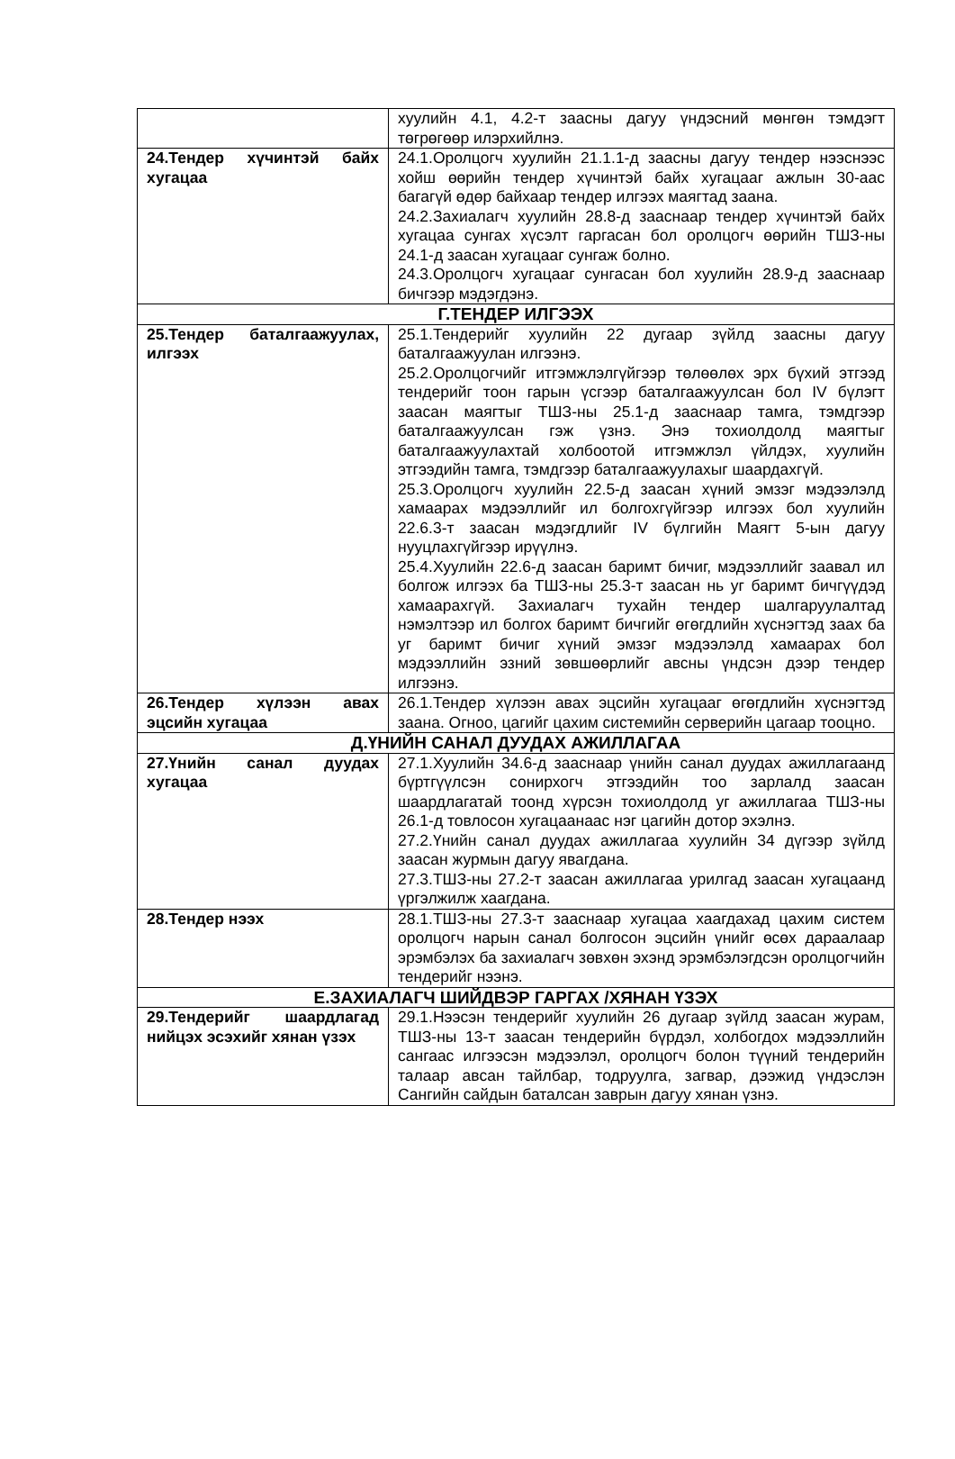| | хуулийн 4.1, 4.2-т заасны дагуу үндэсний мөнгөн тэмдэгт төгрөгөөр илэрхийлнэ. |
| 24.Тендер хүчинтэй байх хугацаа | 24.1.Оролцогч хуулийн 21.1.1-д заасны дагуу тендер нээснээс хойш өөрийн тендер хүчинтэй байх хугацааг ажлын 30-аас багагүй өдөр байхаар тендер илгээх маягтад заана. 24.2.Захиалагч хуулийн 28.8-д зааснаар тендер хүчинтэй байх хугацаа сунгах хүсэлт гаргасан бол оролцогч өөрийн ТШЗ-ны 24.1-д заасан хугацааг сунгаж болно. 24.3.Оролцогч хугацааг сунгасан бол хуулийн 28.9-д зааснаар бичгээр мэдэгдэнэ. |
| Г.ТЕНДЕР ИЛГЭЭХ | |
| 25.Тендер баталгаажуулах, илгээх | 25.1.Тендерийг хуулийн 22 дугаар зүйлд заасны дагуу баталгаажуулан илгээнэ. 25.2.Оролцогчийг итгэмжлэлгүйгээр төлөөлөх эрх бүхий этгээд тендерийг тоон гарын үсгээр баталгаажуулсан бол IV бүлэгт заасан маягтыг ТШЗ-ны 25.1-д зааснаар тамга, тэмдгээр баталгаажуулсан гэж үзнэ. Энэ тохиолдолд маягтыг баталгаажуулахтай холбоотой итгэмжлэл үйлдэх, хуулийн этгээдийн тамга, тэмдгээр баталгаажуулахыг шаардахгүй. 25.3.Оролцогч хуулийн 22.5-д заасан хүний эмзэг мэдээлэлд хамаарах мэдээллийг ил болгохгүйгээр илгээх бол хуулийн 22.6.3-т заасан мэдэгдлийг IV бүлгийн Маягт 5-ын дагуу нууцлахгүйгээр ирүүлнэ. 25.4.Хуулийн 22.6-д заасан баримт бичиг, мэдээллийг заавал ил болгож илгээх ба ТШЗ-ны 25.3-т заасан нь уг баримт бичгүүдэд хамаарахгүй. Захиалагч тухайн тендер шалгаруулалтад нэмэлтээр ил болгох баримт бичгийг өгөгдлийн хүснэгтэд заах ба уг баримт бичиг хүний эмзэг мэдээлэлд хамаарах бол мэдээллийн эзний зөвшөөрлийг авсны үндсэн дээр тендер илгээнэ. |
| 26.Тендер хүлээн авах эцсийн хугацаа | 26.1.Тендер хүлээн авах эцсийн хугацааг өгөгдлийн хүснэгтэд заана. Огноо, цагийг цахим системийн серверийн цагаар тооцно. |
| Д.ҮНИЙН САНАЛ ДУУДАХ АЖИЛЛАГАА | |
| 27.Үнийн санал дуудах хугацаа | 27.1.Хуулийн 34.6-д зааснаар үнийн санал дуудах ажиллагаанд бүртгүүлсэн сонирхогч этгээдийн тоо зарлалд заасан шаардлагатай тоонд хүрсэн тохиолдолд уг ажиллагаа ТШЗ-ны 26.1-д товлосон хугацаанаас нэг цагийн дотор эхэлнэ. 27.2.Үнийн санал дуудах ажиллагаа хуулийн 34 дүгээр зүйлд заасан журмын дагуу явагдана. 27.3.ТШЗ-ны 27.2-т заасан ажиллагаа урилгад заасан хугацаанд үргэлжилж хаагдана. |
| 28.Тендер нээх | 28.1.ТШЗ-ны 27.3-т зааснаар хугацаа хаагдахад цахим систем оролцогч нарын санал болгосон эцсийн үнийг өсөх дараалаар эрэмбэлэх ба захиалагч зөвхөн эхэнд эрэмбэлэгдсэн оролцогчийн тендерийг нээнэ. |
| Е.ЗАХИАЛАГЧ ШИЙДВЭР ГАРГАХ /ХЯНАН ҮЗЭХ | |
| 29.Тендерийг шаардлагад нийцэх эсэхийг хянан үзэх | 29.1.Нээсэн тендерийг хуулийн 26 дугаар зүйлд заасан журам, ТШЗ-ны 13-т заасан тендерийн бүрдэл, холбогдох мэдээллийн сангаас илгээсэн мэдээлэл, оролцогч болон түүний тендерийн талаар авсан тайлбар, тодруулга, загвар, дээжид үндэслэн Сангийн сайдын баталсан заврын дагуу хянан үзнэ. |